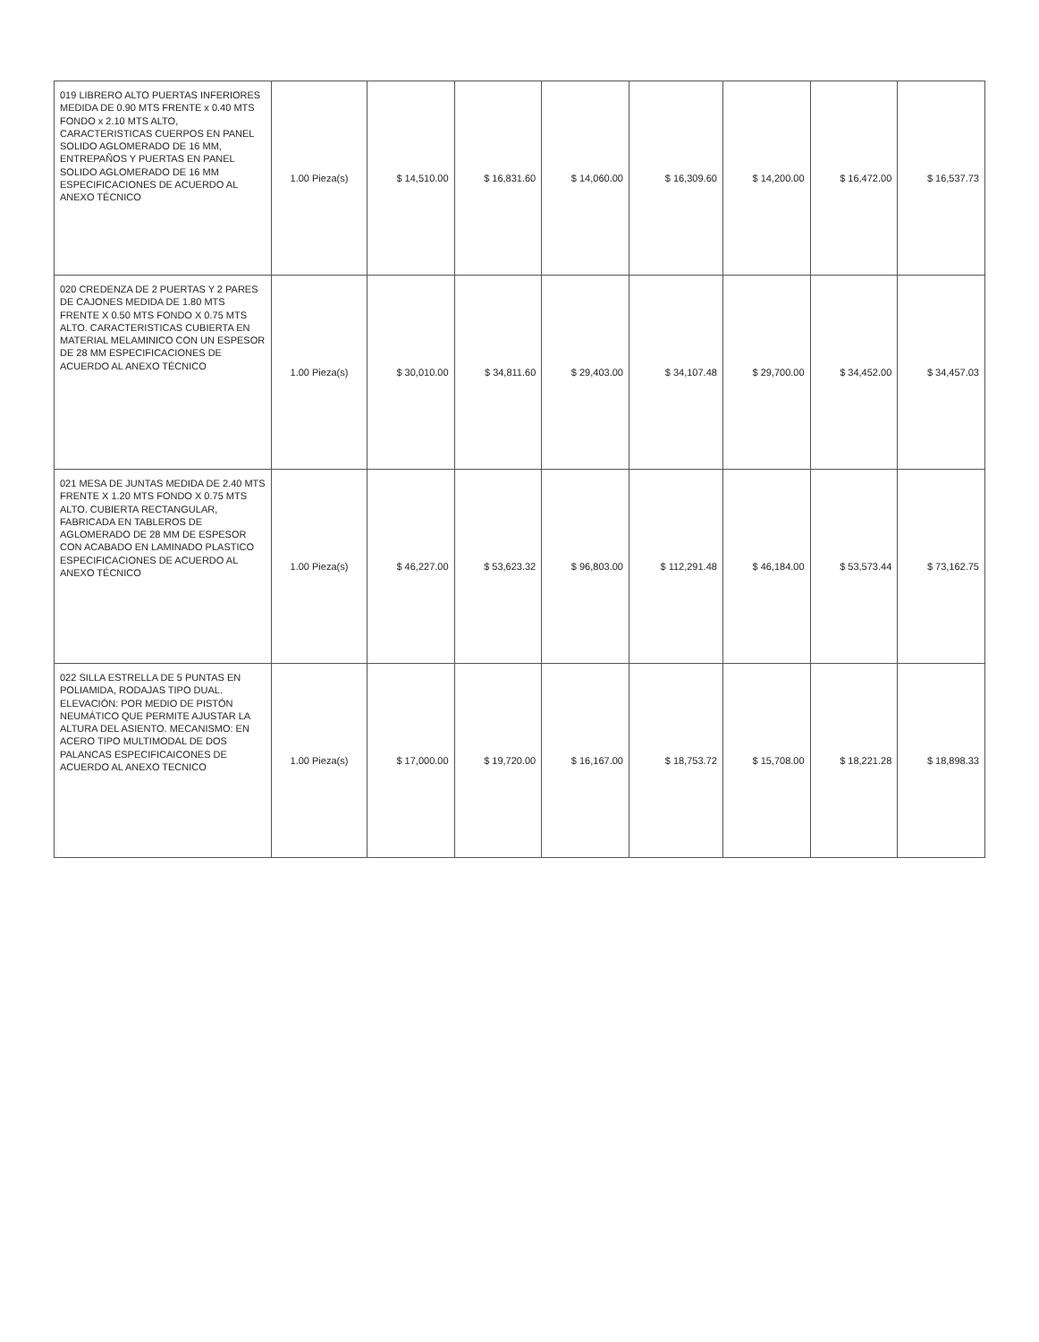| 019 LIBRERO ALTO PUERTAS INFERIORES MEDIDA DE 0.90 MTS FRENTE x 0.40 MTS FONDO x 2.10 MTS ALTO, CARACTERISTICAS CUERPOS EN PANEL SOLIDO AGLOMERADO DE 16 MM, ENTREPAÑOS Y PUERTAS EN PANEL SOLIDO AGLOMERADO DE 16 MM ESPECIFICACIONES DE ACUERDO AL ANEXO TÉCNICO | 1.00 Pieza(s) | $ 14,510.00 | $ 16,831.60 | $ 14,060.00 | $ 16,309.60 | $ 14,200.00 | $ 16,472.00 | $ 16,537.73 |
| 020 CREDENZA DE 2 PUERTAS Y 2 PARES DE CAJONES MEDIDA DE 1.80 MTS FRENTE X 0.50 MTS FONDO X 0.75 MTS ALTO. CARACTERISTICAS CUBIERTA EN MATERIAL MELAMINICO CON UN ESPESOR DE 28 MM ESPECIFICACIONES DE ACUERDO AL ANEXO TÉCNICO | 1.00 Pieza(s) | $ 30,010.00 | $ 34,811.60 | $ 29,403.00 | $ 34,107.48 | $ 29,700.00 | $ 34,452.00 | $ 34,457.03 |
| 021 MESA DE JUNTAS MEDIDA DE 2.40 MTS FRENTE X 1.20 MTS FONDO X 0.75 MTS ALTO. CUBIERTA RECTANGULAR, FABRICADA EN TABLEROS DE AGLOMERADO DE 28 MM DE ESPESOR CON ACABADO EN LAMINADO PLASTICO ESPECIFICACIONES DE ACUERDO AL ANEXO TÉCNICO | 1.00 Pieza(s) | $ 46,227.00 | $ 53,623.32 | $ 96,803.00 | $ 112,291.48 | $ 46,184.00 | $ 53,573.44 | $ 73,162.75 |
| 022 SILLA ESTRELLA DE 5 PUNTAS EN POLIAMIDA, RODAJAS TIPO DUAL. ELEVACIÓN: POR MEDIO DE PISTÓN NEUMÁTICO QUE PERMITE AJUSTAR LA ALTURA DEL ASIENTO. MECANISMO: EN ACERO TIPO MULTIMODAL DE DOS PALANCAS ESPECIFICAICONES DE ACUERDO AL ANEXO TECNICO | 1.00 Pieza(s) | $ 17,000.00 | $ 19,720.00 | $ 16,167.00 | $ 18,753.72 | $ 15,708.00 | $ 18,221.28 | $ 18,898.33 |